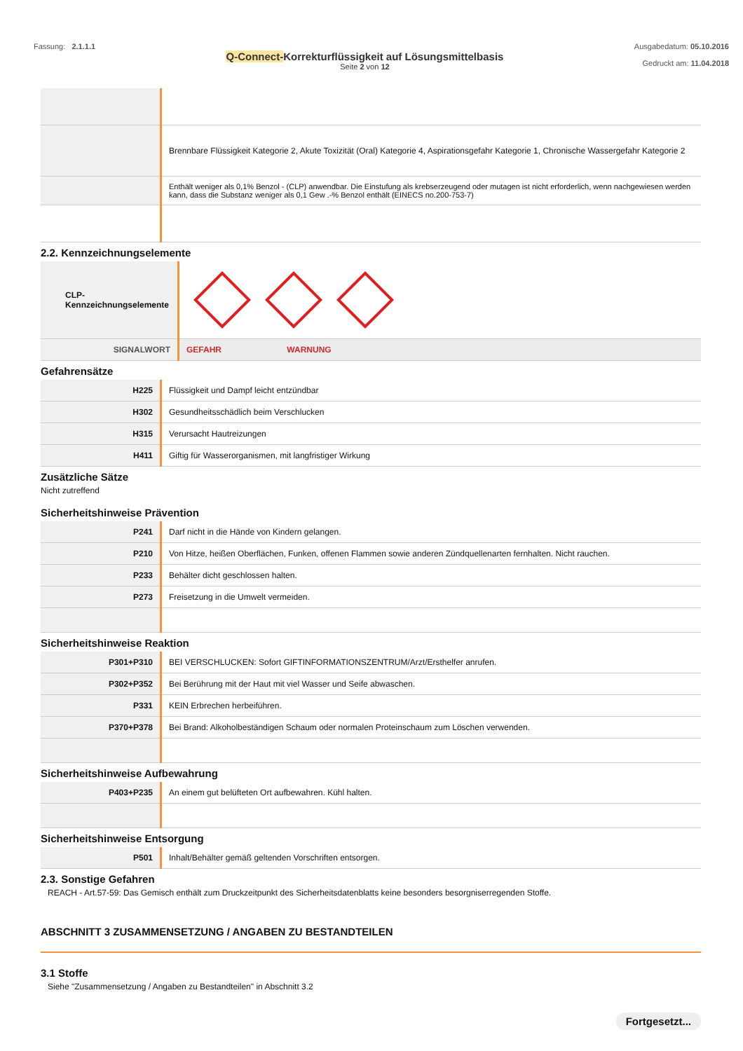Fassung: 2.1.1.1
Q-Connect-Korrekturflüssigkeit auf Lösungsmittelbasis
Seite 2 von 12
Ausgabedatum: 05.10.2016
Gedruckt am: 11.04.2018
| | Brennbare Flüssigkeit Kategorie 2, Akute Toxizität (Oral) Kategorie 4, Aspirationsgefahr Kategorie 1, Chronische Wassergefahr Kategorie 2 |
| | Enthält weniger als 0,1% Benzol - (CLP) anwendbar. Die Einstufung als krebserzeugend oder mutagen ist nicht erforderlich, wenn nachgewiesen werden kann, dass die Substanz weniger als 0,1 Gew .-% Benzol enthält (EINECS no.200-753-7) |
2.2. Kennzeichnungselemente
| CLP-Kennzeichnungselemente | |
| SIGNALWORT | GEFAHR WARNUNG |
Gefahrensätze
| H225 | Flüssigkeit und Dampf leicht entzündbar |
| H302 | Gesundheitsschädlich beim Verschlucken |
| H315 | Verursacht Hautreizungen |
| H411 | Giftig für Wasserorganismen, mit langfristiger Wirkung |
Zusätzliche Sätze
Nicht zutreffend
Sicherheitshinweise Prävention
| P241 | Darf nicht in die Hände von Kindern gelangen. |
| P210 | Von Hitze, heißen Oberflächen, Funken, offenen Flammen sowie anderen Zündquellenarten fernhalten. Nicht rauchen. |
| P233 | Behälter dicht geschlossen halten. |
| P273 | Freisetzung in die Umwelt vermeiden. |
Sicherheitshinweise Reaktion
| P301+P310 | BEI VERSCHLUCKEN: Sofort GIFTINFORMATIONSZENTRUM/Arzt/Ersthelfer anrufen. |
| P302+P352 | Bei Berührung mit der Haut mit viel Wasser und Seife abwaschen. |
| P331 | KEIN Erbrechen herbeiführen. |
| P370+P378 | Bei Brand: Alkoholbeständigen Schaum oder normalen Proteinschaum zum Löschen verwenden. |
Sicherheitshinweise Aufbewahrung
| P403+P235 | An einem gut belüfteten Ort aufbewahren. Kühl halten. |
Sicherheitshinweise Entsorgung
| P501 | Inhalt/Behälter gemäß geltenden Vorschriften entsorgen. |
2.3. Sonstige Gefahren
REACH - Art.57-59: Das Gemisch enthält zum Druckzeitpunkt des Sicherheitsdatenblatts keine besonders besorgniserregenden Stoffe.
ABSCHNITT 3 ZUSAMMENSETZUNG / ANGABEN ZU BESTANDTEILEN
3.1 Stoffe
Siehe "Zusammensetzung / Angaben zu Bestandteilen" in Abschnitt 3.2
Fortgesetzt...